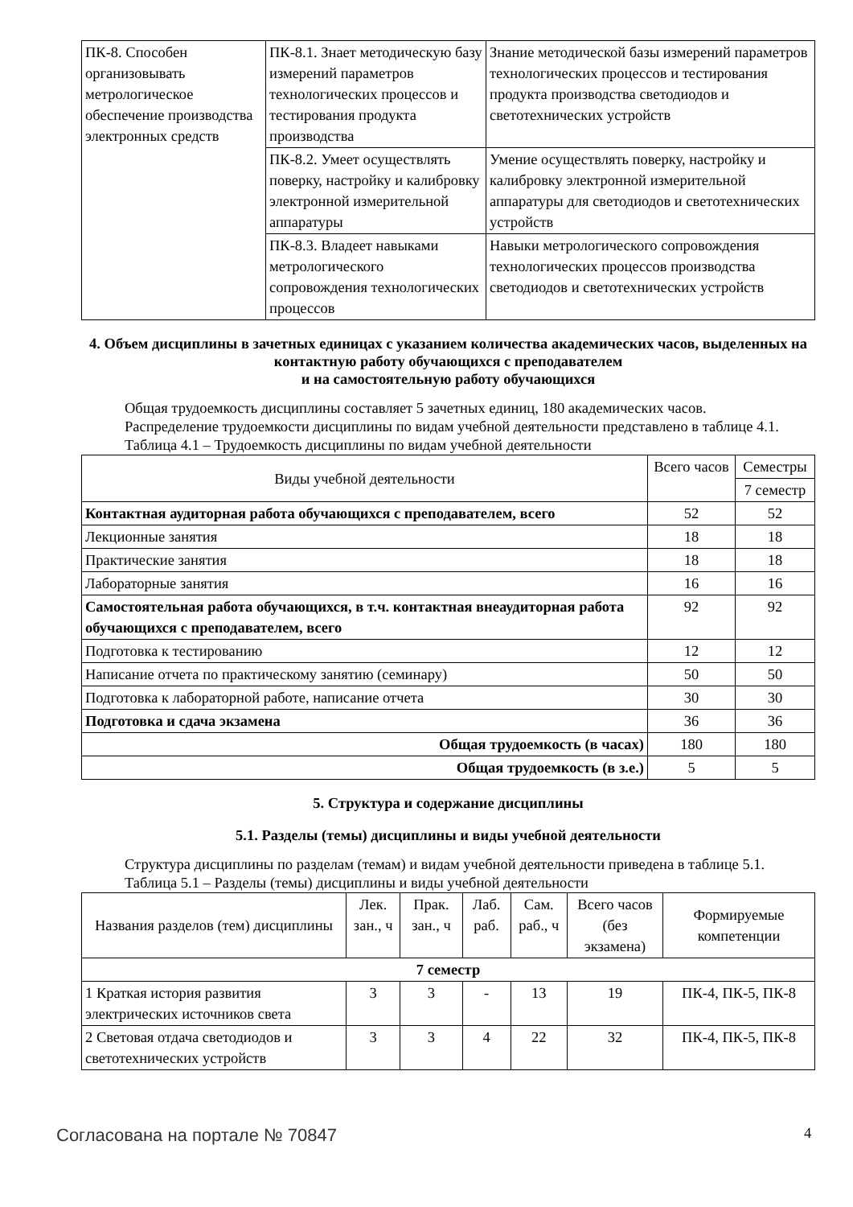| ПК-8. Способен организовывать метрологическое обеспечение производства электронных средств | ПК-8.1. Знает методическую базу измерений параметров технологических процессов и тестирования продукта производства | Знание методической базы измерений параметров технологических процессов и тестирования продукта производства светодиодов и светотехнических устройств |
| | ПК-8.2. Умеет осуществлять поверку, настройку и калибровку электронной измерительной аппаратуры | Умение осуществлять поверку, настройку и калибровку электронной измерительной аппаратуры для светодиодов и светотехнических устройств |
| | ПК-8.3. Владеет навыками метрологического сопровождения технологических процессов | Навыки метрологического сопровождения технологических процессов производства светодиодов и светотехнических устройств |
4. Объем дисциплины в зачетных единицах с указанием количества академических часов, выделенных на контактную работу обучающихся с преподавателем
и на самостоятельную работу обучающихся
Общая трудоемкость дисциплины составляет 5 зачетных единиц, 180 академических часов.
Распределение трудоемкости дисциплины по видам учебной деятельности представлено в таблице 4.1.
Таблица 4.1 – Трудоемкость дисциплины по видам учебной деятельности
| Виды учебной деятельности | Всего часов | Семестры |
| --- | --- | --- |
| | | 7 семестр |
| Контактная аудиторная работа обучающихся с преподавателем, всего | 52 | 52 |
| Лекционные занятия | 18 | 18 |
| Практические занятия | 18 | 18 |
| Лабораторные занятия | 16 | 16 |
| Самостоятельная работа обучающихся, в т.ч. контактная внеаудиторная работа обучающихся с преподавателем, всего | 92 | 92 |
| Подготовка к тестированию | 12 | 12 |
| Написание отчета по практическому занятию (семинару) | 50 | 50 |
| Подготовка к лабораторной работе, написание отчета | 30 | 30 |
| Подготовка и сдача экзамена | 36 | 36 |
| Общая трудоемкость (в часах) | 180 | 180 |
| Общая трудоемкость (в з.е.) | 5 | 5 |
5. Структура и содержание дисциплины
5.1. Разделы (темы) дисциплины и виды учебной деятельности
Структура дисциплины по разделам (темам) и видам учебной деятельности приведена в таблице 5.1.
Таблица 5.1 – Разделы (темы) дисциплины и виды учебной деятельности
| Названия разделов (тем) дисциплины | Лек. зан., ч | Прак. зан., ч | Лаб. раб. | Сам. раб., ч | Всего часов (без экзамена) | Формируемые компетенции |
| --- | --- | --- | --- | --- | --- | --- |
| 7 семестр | | | | | | |
| 1 Краткая история развития электрических источников света | 3 | 3 | - | 13 | 19 | ПК-4, ПК-5, ПК-8 |
| 2 Световая отдача светодиодов и светотехнических устройств | 3 | 3 | 4 | 22 | 32 | ПК-4, ПК-5, ПК-8 |
Согласована на портале № 70847 4